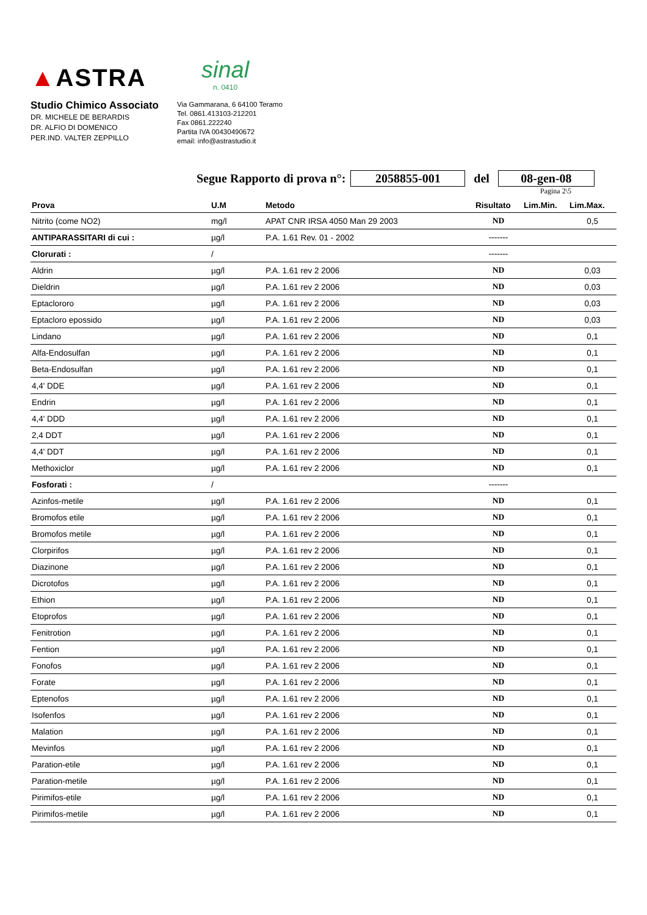▲ASTRA
sinal
n. 0410
Studio Chimico Associato
DR. MICHELE DE BERARDIS
DR. ALFIO DI DOMENICO
PER.IND. VALTER ZEPPILLO
Via Gammarana, 6 64100 Teramo
Tel. 0861.413103-212201
Fax 0861.222240
Partita IVA 00430490672
email: info@astrastudio.it
Segue Rapporto di prova n°: 2058855-001 del 08-gen-08
Pagina 2\5
| Prova | U.M | Metodo | Risultato | Lim.Min. | Lim.Max. |
| --- | --- | --- | --- | --- | --- |
| Nitrito (come NO2) | mg/l | APAT CNR IRSA 4050 Man 29 2003 | ND | | 0,5 |
| ANTIPARASSITARI di cui : | µg/l | P.A. 1.61 Rev. 01 - 2002 | ------- | | |
| Clorurati : | / | | ------- | | |
| Aldrin | µg/l | P.A. 1.61 rev 2 2006 | ND | | 0,03 |
| Dieldrin | µg/l | P.A. 1.61 rev 2 2006 | ND | | 0,03 |
| Eptaclororo | µg/l | P.A. 1.61 rev 2 2006 | ND | | 0,03 |
| Eptacloro epossido | µg/l | P.A. 1.61 rev 2 2006 | ND | | 0,03 |
| Lindano | µg/l | P.A. 1.61 rev 2 2006 | ND | | 0,1 |
| Alfa-Endosulfan | µg/l | P.A. 1.61 rev 2 2006 | ND | | 0,1 |
| Beta-Endosulfan | µg/l | P.A. 1.61 rev 2 2006 | ND | | 0,1 |
| 4,4' DDE | µg/l | P.A. 1.61 rev 2 2006 | ND | | 0,1 |
| Endrin | µg/l | P.A. 1.61 rev 2 2006 | ND | | 0,1 |
| 4,4' DDD | µg/l | P.A. 1.61 rev 2 2006 | ND | | 0,1 |
| 2,4 DDT | µg/l | P.A. 1.61 rev 2 2006 | ND | | 0,1 |
| 4,4' DDT | µg/l | P.A. 1.61 rev 2 2006 | ND | | 0,1 |
| Methoxiclor | µg/l | P.A. 1.61 rev 2 2006 | ND | | 0,1 |
| Fosforati : | / | | ------- | | |
| Azinfos-metile | µg/l | P.A. 1.61 rev 2 2006 | ND | | 0,1 |
| Bromofos etile | µg/l | P.A. 1.61 rev 2 2006 | ND | | 0,1 |
| Bromofos metile | µg/l | P.A. 1.61 rev 2 2006 | ND | | 0,1 |
| Clorpirifos | µg/l | P.A. 1.61 rev 2 2006 | ND | | 0,1 |
| Diazinone | µg/l | P.A. 1.61 rev 2 2006 | ND | | 0,1 |
| Dicrotofos | µg/l | P.A. 1.61 rev 2 2006 | ND | | 0,1 |
| Ethion | µg/l | P.A. 1.61 rev 2 2006 | ND | | 0,1 |
| Etoprofos | µg/l | P.A. 1.61 rev 2 2006 | ND | | 0,1 |
| Fenitrotion | µg/l | P.A. 1.61 rev 2 2006 | ND | | 0,1 |
| Fention | µg/l | P.A. 1.61 rev 2 2006 | ND | | 0,1 |
| Fonofos | µg/l | P.A. 1.61 rev 2 2006 | ND | | 0,1 |
| Forate | µg/l | P.A. 1.61 rev 2 2006 | ND | | 0,1 |
| Eptenofos | µg/l | P.A. 1.61 rev 2 2006 | ND | | 0,1 |
| Isofenfos | µg/l | P.A. 1.61 rev 2 2006 | ND | | 0,1 |
| Malation | µg/l | P.A. 1.61 rev 2 2006 | ND | | 0,1 |
| Mevinfos | µg/l | P.A. 1.61 rev 2 2006 | ND | | 0,1 |
| Paration-etile | µg/l | P.A. 1.61 rev 2 2006 | ND | | 0,1 |
| Paration-metile | µg/l | P.A. 1.61 rev 2 2006 | ND | | 0,1 |
| Pirimifos-etile | µg/l | P.A. 1.61 rev 2 2006 | ND | | 0,1 |
| Pirimifos-metile | µg/l | P.A. 1.61 rev 2 2006 | ND | | 0,1 |